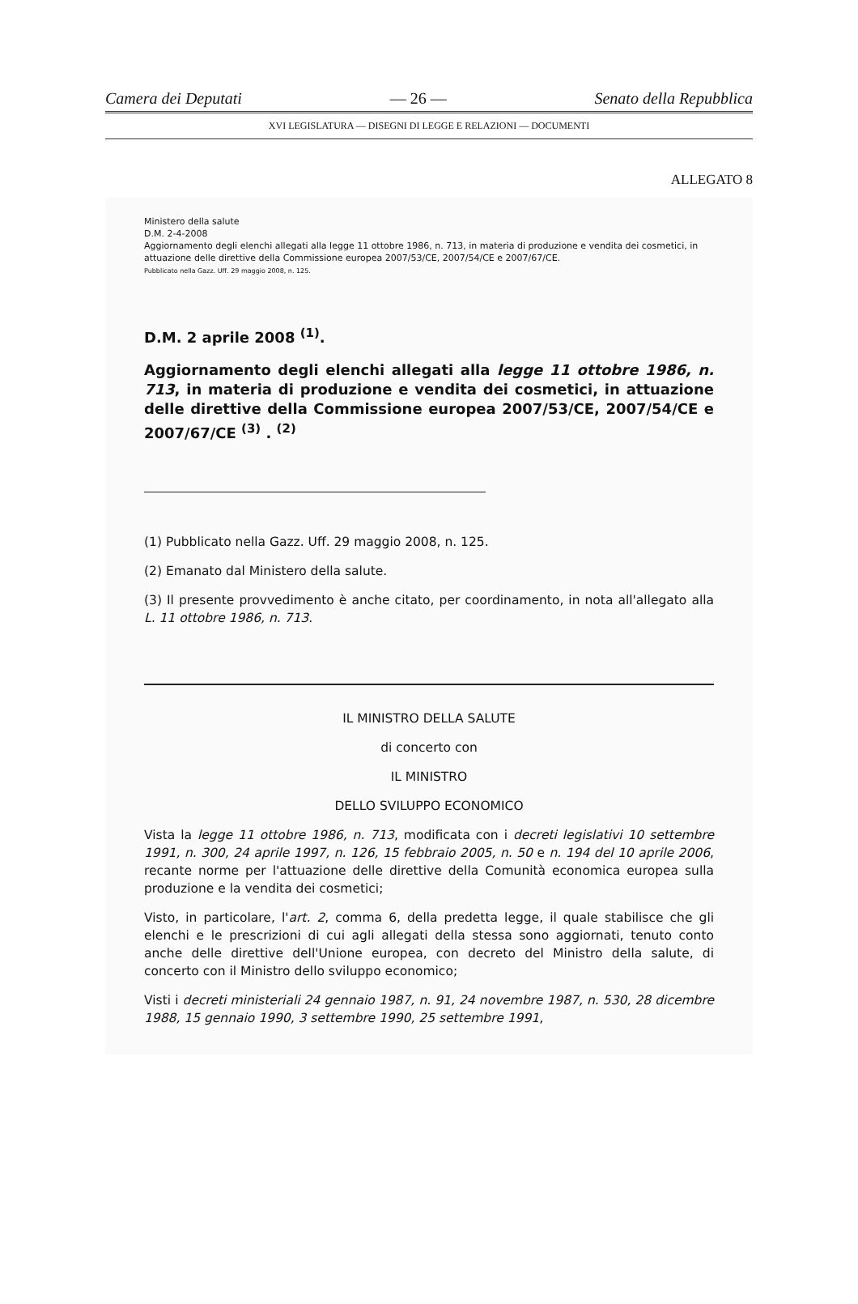Camera dei Deputati — 26 — Senato della Repubblica
XVI LEGISLATURA — DISEGNI DI LEGGE E RELAZIONI — DOCUMENTI
ALLEGATO 8
Ministero della salute
D.M. 2-4-2008
Aggiornamento degli elenchi allegati alla legge 11 ottobre 1986, n. 713, in materia di produzione e vendita dei cosmetici, in attuazione delle direttive della Commissione europea 2007/53/CE, 2007/54/CE e 2007/67/CE.
Pubblicato nella Gazz. Uff. 29 maggio 2008, n. 125.
D.M. 2 aprile 2008 <sup>(1)</sup>.
Aggiornamento degli elenchi allegati alla legge 11 ottobre 1986, n. 713, in materia di produzione e vendita dei cosmetici, in attuazione delle direttive della Commissione europea 2007/53/CE, 2007/54/CE e 2007/67/CE <sup>(3)</sup> . <sup>(2)</sup>
(1) Pubblicato nella Gazz. Uff. 29 maggio 2008, n. 125.
(2) Emanato dal Ministero della salute.
(3) Il presente provvedimento è anche citato, per coordinamento, in nota all'allegato alla L. 11 ottobre 1986, n. 713.
IL MINISTRO DELLA SALUTE
di concerto con
IL MINISTRO
DELLO SVILUPPO ECONOMICO
Vista la legge 11 ottobre 1986, n. 713, modificata con i decreti legislativi 10 settembre 1991, n. 300, 24 aprile 1997, n. 126, 15 febbraio 2005, n. 50 e n. 194 del 10 aprile 2006, recante norme per l'attuazione delle direttive della Comunità economica europea sulla produzione e la vendita dei cosmetici;
Visto, in particolare, l'art. 2, comma 6, della predetta legge, il quale stabilisce che gli elenchi e le prescrizioni di cui agli allegati della stessa sono aggiornati, tenuto conto anche delle direttive dell'Unione europea, con decreto del Ministro della salute, di concerto con il Ministro dello sviluppo economico;
Visti i decreti ministeriali 24 gennaio 1987, n. 91, 24 novembre 1987, n. 530, 28 dicembre 1988, 15 gennaio 1990, 3 settembre 1990, 25 settembre 1991,